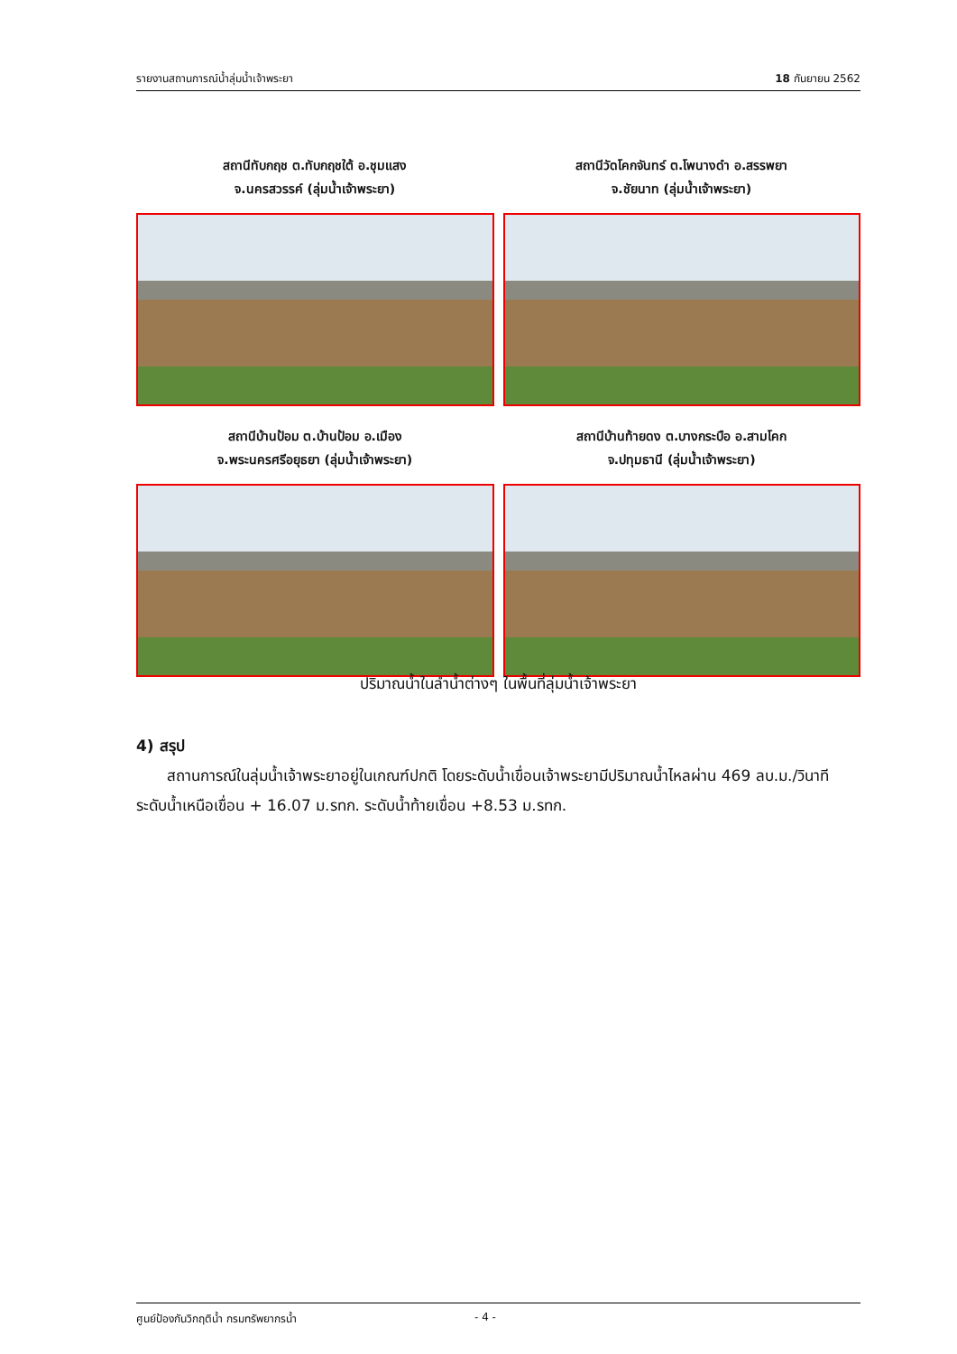รายงานสถานการณ์น้ำลุ่มน้ำเจ้าพระยา 18 กันยายน 2562
สถานีทับกฤช ต.ทับกฤชใต้ อ.ชุมแสง
จ.นครสวรรค์ (ลุ่มน้ำเจ้าพระยา)
สถานีวัดโคกจันทร์ ต.โพนางดำ อ.สรรพยา
จ.ชัยนาท (ลุ่มน้ำเจ้าพระยา)
สถานีบ้านป้อม ต.บ้านป้อม อ.เมือง
จ.พระนครศรีอยุธยา (ลุ่มน้ำเจ้าพระยา)
สถานีบ้านท้ายดง ต.บางกระบือ อ.สามโคก
จ.ปทุมธานี (ลุ่มน้ำเจ้าพระยา)
ปริมาณน้ำในลำน้ำต่างๆ ในพื้นที่ลุ่มน้ำเจ้าพระยา
4) สรุป
  สถานการณ์ในลุ่มน้ำเจ้าพระยาอยู่ในเกณฑ์ปกติ โดยระดับน้ำเขื่อนเจ้าพระยามีปริมาณน้ำไหลผ่าน 469 ลบ.ม./วินาที ระดับน้ำเหนือเขื่อน + 16.07 ม.รทก. ระดับน้ำท้ายเขื่อน +8.53 ม.รทก.
ศูนย์ป้องกันวิกฤติน้ำ กรมทรัพยากรน้ำ - 4 -